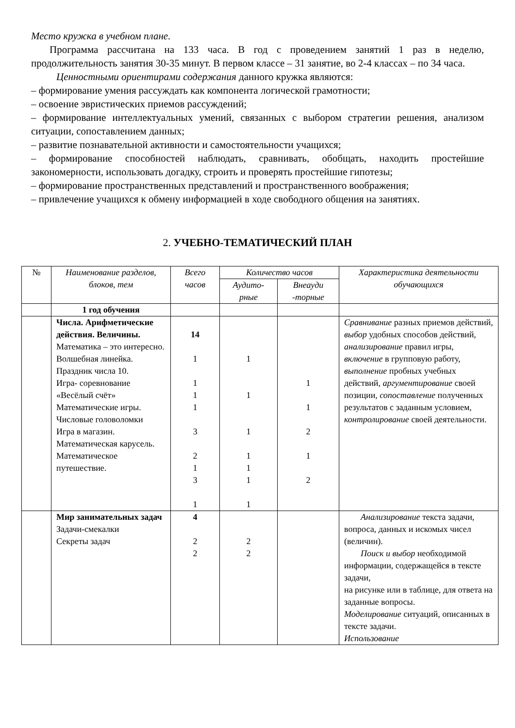Место кружка в учебном плане.
Программа рассчитана на 133 часа. В год с проведением занятий 1 раз в неделю, продолжительность занятия 30-35 минут. В первом классе – 31 занятие, во 2-4 классах – по 34 часа.
Ценностными ориентирами содержания данного кружка являются:
– формирование умения рассуждать как компонента логической грамотности;
– освоение эвристических приемов рассуждений;
– формирование интеллектуальных умений, связанных с выбором стратегии решения, анализом ситуации, сопоставлением данных;
– развитие познавательной активности и самостоятельности учащихся;
– формирование способностей наблюдать, сравнивать, обобщать, находить простейшие закономерности, использовать догадку, строить и проверять простейшие гипотезы;
– формирование пространственных представлений и пространственного воображения;
– привлечение учащихся к обмену информацией в ходе свободного общения на занятиях.
2. УЧЕБНО-ТЕМАТИЧЕСКИЙ ПЛАН
| № | Наименование разделов, блоков, тем | Всего часов | Количество часов | | Характеристика деятельности обучающихся |
| --- | --- | --- | --- | --- | --- |
| | | | Аудито-рные | Внеауди -торные | |
| | 1 год обучения | | | | |
| | Числа. Арифметические действия. Величины. Математика – это интересно. Волшебная линейка. Праздник числа 10. Игра- соревнование «Весёлый счёт» Математические игры. Числовые головоломки Игра в магазин. Математическая карусель. Математическое путешествие. | 14 1 1 1 1 3 2 1 3 1 | 1 1 1 1 1 1 1 | 1 1 2 1 2 | Сравнивание разных приемов действий, выбор удобных способов действий, анализирование правил игры, включение в групповую работу, выполнение пробных учебных действий, аргументирование своей позиции, сопоставление полученных результатов с заданным условием, контролирование своей деятельности. |
| | Мир занимательных задач Задачи-смекалки Секреты задач | 4 2 2 | 2 2 | | Анализирование текста задачи, вопроса, данных и искомых чисел (величин). Поиск и выбор необходимой информации, содержащейся в тексте задачи, на рисунке или в таблице, для ответа на заданные вопросы. Моделирование ситуаций, описанных в тексте задачи. Использование |